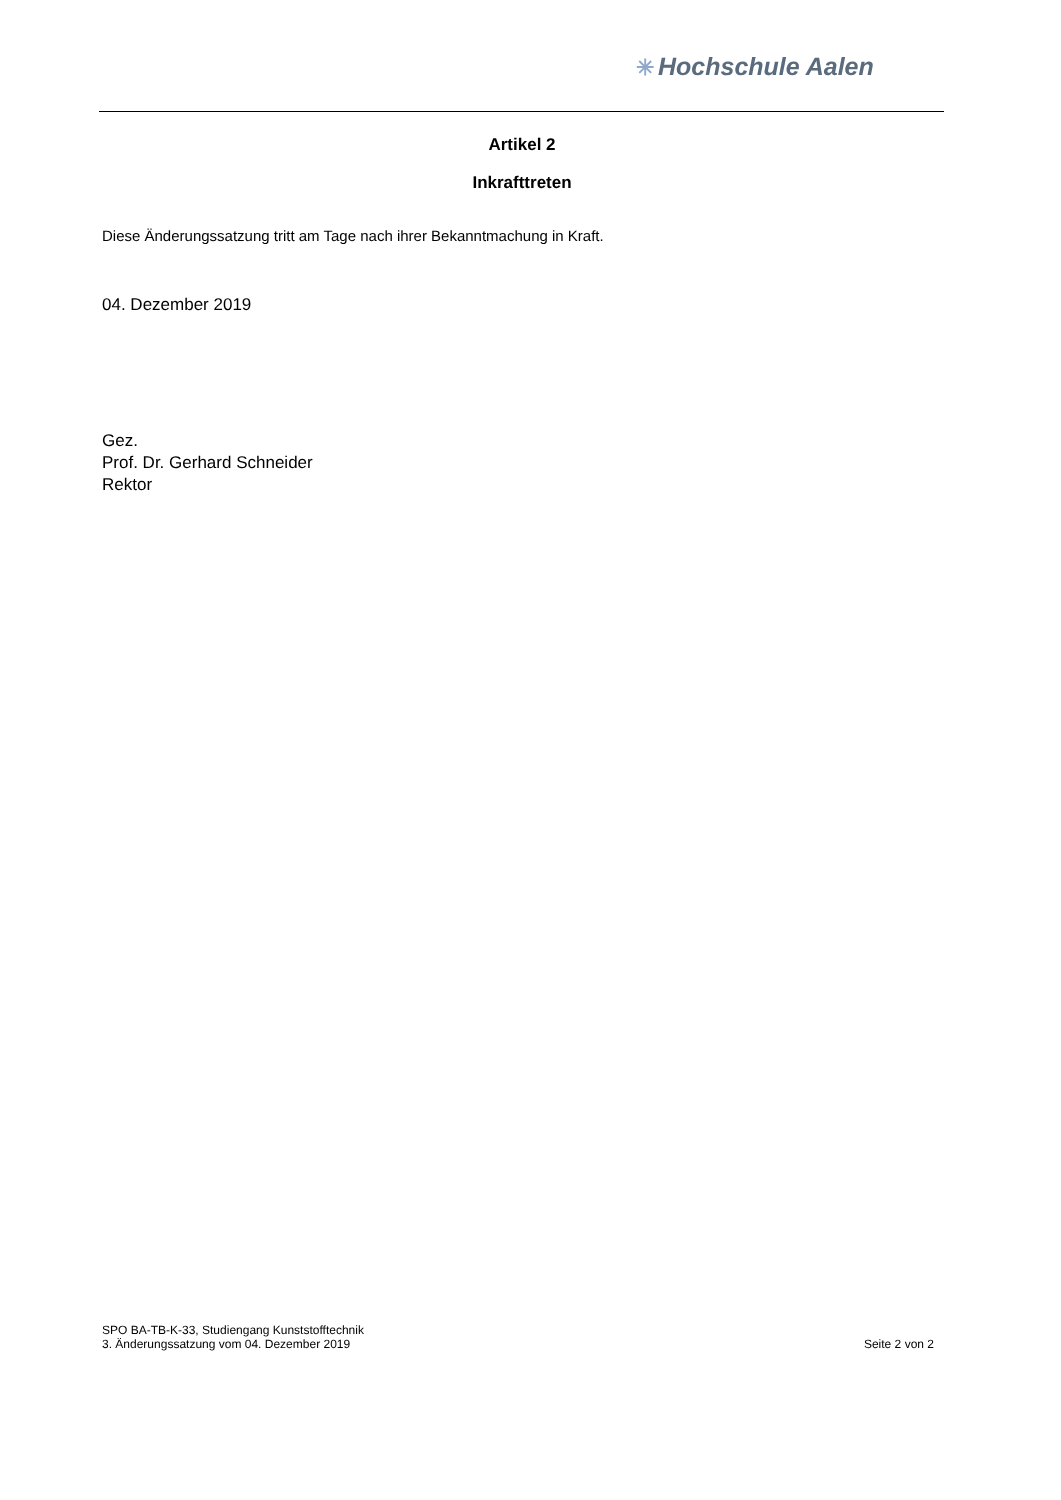✳ Hochschule Aalen
Artikel 2
Inkrafttreten
Diese Änderungssatzung tritt am Tage nach ihrer Bekanntmachung in Kraft.
04. Dezember 2019
Gez.
Prof. Dr. Gerhard Schneider
Rektor
SPO BA-TB-K-33, Studiengang Kunststofftechnik
3. Änderungssatzung vom 04. Dezember 2019
Seite 2 von 2